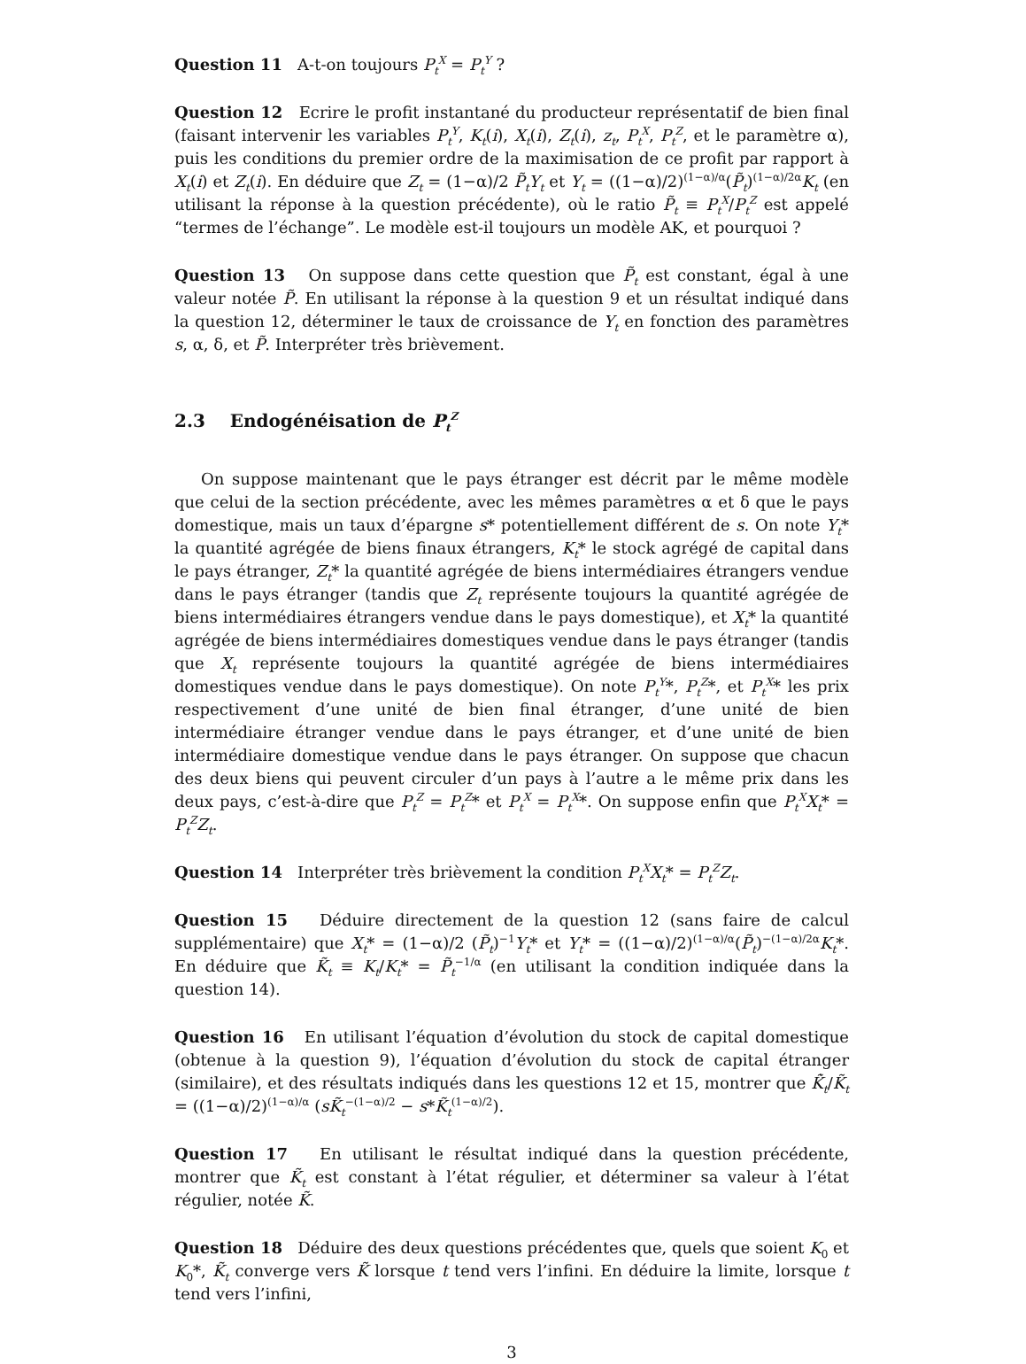Question 11 A-t-on toujours P<sub>t</sub><sup>X</sup> = P<sub>t</sub><sup>Y</sup> ?
Question 12 Ecrire le profit instantané du producteur représentatif de bien final (faisant intervenir les variables P<sub>t</sub><sup>Y</sup>, K<sub>t</sub>(i), X<sub>t</sub>(i), Z<sub>t</sub>(i), z<sub>t</sub>, P<sub>t</sub><sup>X</sup>, P<sub>t</sub><sup>Z</sup>, et le paramètre α), puis les conditions du premier ordre de la maximisation de ce profit par rapport à X<sub>t</sub>(i) et Z<sub>t</sub>(i). En déduire que Z<sub>t</sub> = (1−α)/2 P̃<sub>t</sub>Y<sub>t</sub> et Y<sub>t</sub> = ((1−α)/2)<sup>(1−α)/α</sup>(P̃<sub>t</sub>)<sup>(1−α)/2α</sup>K<sub>t</sub> (en utilisant la réponse à la question précédente), où le ratio P̃<sub>t</sub> ≡ P<sub>t</sub><sup>X</sup>/P<sub>t</sub><sup>Z</sup> est appelé “termes de l’échange”. Le modèle est-il toujours un modèle AK, et pourquoi ?
Question 13 On suppose dans cette question que P̃<sub>t</sub> est constant, égal à une valeur notée P̃. En utilisant la réponse à la question 9 et un résultat indiqué dans la question 12, déterminer le taux de croissance de Y<sub>t</sub> en fonction des paramètres s, α, δ, et P̃. Interpréter très brièvement.
2.3 Endogénéisation de P<sub>t</sub><sup>Z</sup>
On suppose maintenant que le pays étranger est décrit par le même modèle que celui de la section précédente, avec les mêmes paramètres α et δ que le pays domestique, mais un taux d’épargne s* potentiellement différent de s. On note Y<sub>t</sub>* la quantité agrégée de biens finaux étrangers, K<sub>t</sub>* le stock agrégé de capital dans le pays étranger, Z<sub>t</sub>* la quantité agrégée de biens intermédiaires étrangers vendue dans le pays étranger (tandis que Z<sub>t</sub> représente toujours la quantité agrégée de biens intermédiaires étrangers vendue dans le pays domestique), et X<sub>t</sub>* la quantité agrégée de biens intermédiaires domestiques vendue dans le pays étranger (tandis que X<sub>t</sub> représente toujours la quantité agrégée de biens intermédiaires domestiques vendue dans le pays domestique). On note P<sub>t</sub><sup>Y</sup>*, P<sub>t</sub><sup>Z</sup>*, et P<sub>t</sub><sup>X</sup>* les prix respectivement d’une unité de bien final étranger, d’une unité de bien intermédiaire étranger vendue dans le pays étranger, et d’une unité de bien intermédiaire domestique vendue dans le pays étranger. On suppose que chacun des deux biens qui peuvent circuler d’un pays à l’autre a le même prix dans les deux pays, c’est-à-dire que P<sub>t</sub><sup>Z</sup> = P<sub>t</sub><sup>Z</sup>* et P<sub>t</sub><sup>X</sup> = P<sub>t</sub><sup>X</sup>*. On suppose enfin que P<sub>t</sub><sup>X</sup>X<sub>t</sub>* = P<sub>t</sub><sup>Z</sup>Z<sub>t</sub>.
Question 14 Interpréter très brièvement la condition P<sub>t</sub><sup>X</sup>X<sub>t</sub>* = P<sub>t</sub><sup>Z</sup>Z<sub>t</sub>.
Question 15 Déduire directement de la question 12 (sans faire de calcul supplémentaire) que X<sub>t</sub>* = (1−α)/2 (P̃<sub>t</sub>)<sup>−1</sup>Y<sub>t</sub>* et Y<sub>t</sub>* = ((1−α)/2)<sup>(1−α)/α</sup>(P̃<sub>t</sub>)<sup>−(1−α)/2α</sup>K<sub>t</sub>*. En déduire que K̃<sub>t</sub> ≡ K<sub>t</sub>/K<sub>t</sub>* = P̃<sub>t</sub><sup>−1/α</sup> (en utilisant la condition indiquée dans la question 14).
Question 16 En utilisant l’équation d’évolution du stock de capital domestique (obtenue à la question 9), l’équation d’évolution du stock de capital étranger (similaire), et des résultats indiqués dans les questions 12 et 15, montrer que K̃̇<sub>t</sub>/K̃<sub>t</sub> = ((1−α)/2)<sup>(1−α)/α</sup> (sK̃<sub>t</sub><sup>−(1−α)/2</sup> − s*K̃<sub>t</sub><sup>(1−α)/2</sup>).
Question 17 En utilisant le résultat indiqué dans la question précédente, montrer que K̃<sub>t</sub> est constant à l’état régulier, et déterminer sa valeur à l’état régulier, notée K̃.
Question 18 Déduire des deux questions précédentes que, quels que soient K<sub>0</sub> et K<sub>0</sub>*, K̃<sub>t</sub> converge vers K̃ lorsque t tend vers l’infini. En déduire la limite, lorsque t tend vers l’infini,
3